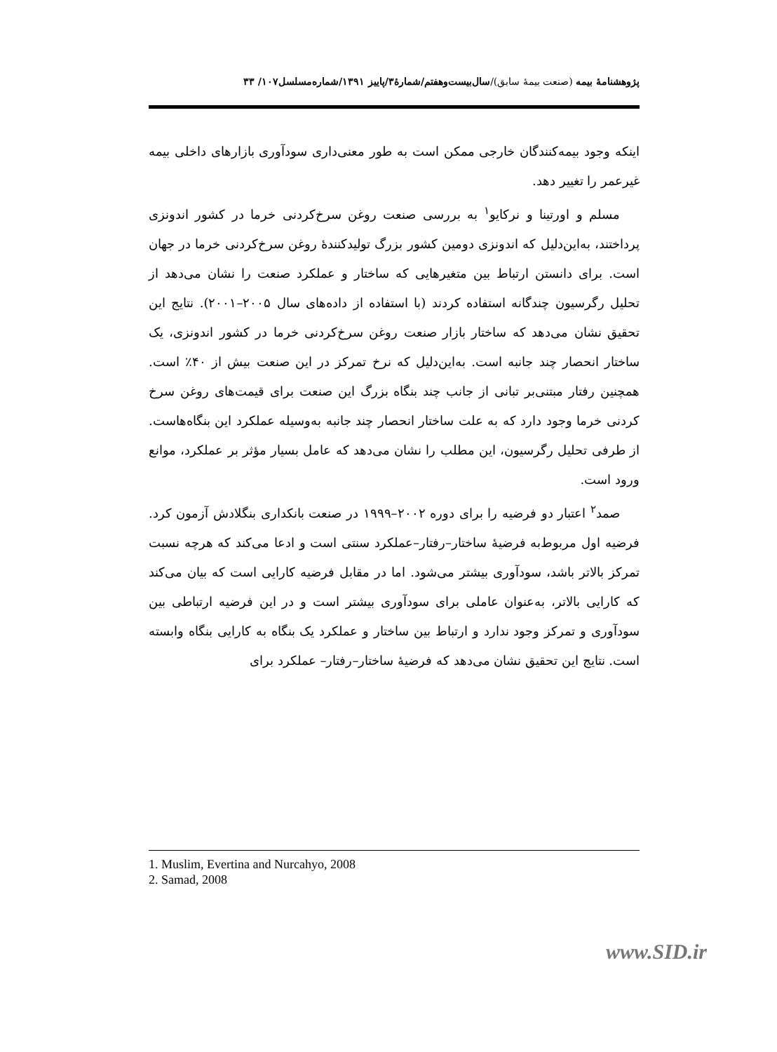پژوهشنامهٔ بیمه (صنعت بیمهٔ سابق)/سال‌بیست‌وهفتم/شمارهٔ۳/پاییز ۱۳۹۱/شماره‌مسلسل۱۰۷/ ۳۳
اینکه وجود بیمه‌کنندگان خارجی ممکن است به طور معنی‌داری سودآوری بازارهای داخلی بیمه غیرعمر را تغییر دهد.
مسلم و اورتینا و نرکایو<sup>۱</sup> به بررسی صنعت روغن سرخ‌کردنی خرما در کشور اندونزی پرداختند، به‌این‌دلیل که اندونزی دومین کشور بزرگ تولیدکنندهٔ روغن سرخ‌کردنی خرما در جهان است. برای دانستن ارتباط بین متغیرهایی که ساختار و عملکرد صنعت را نشان می‌دهد از تحلیل رگرسیون چندگانه استفاده کردند (با استفاده از داده‌های سال ۲۰۰۵–۲۰۰۱). نتایج این تحقیق نشان می‌دهد که ساختار بازار صنعت روغن سرخ‌کردنی خرما در کشور اندونزی، یک ساختار انحصار چند جانبه است. به‌این‌دلیل که نرخ تمرکز در این صنعت بیش از ۴۰٪ است. همچنین رفتار مبتنی‌بر تبانی از جانب چند بنگاه بزرگ این صنعت برای قیمت‌های روغن سرخ کردنی خرما وجود دارد که به علت ساختار انحصار چند جانبه به‌وسیله عملکرد این بنگاه‌هاست. از طرفی تحلیل رگرسیون، این مطلب را نشان می‌دهد که عامل بسیار مؤثر بر عملکرد، موانع ورود است.
صمد<sup>۲</sup> اعتبار دو فرضیه را برای دوره ۲۰۰۲–۱۹۹۹ در صنعت بانکداری بنگلادش آزمون کرد. فرضیه اول مربوط‌به فرضیهٔ ساختار–رفتار–عملکرد سنتی است و ادعا می‌کند که هرچه نسبت تمرکز بالاتر باشد، سودآوری بیشتر می‌شود. اما در مقابل فرضیه کارایی است که بیان می‌کند که کارایی بالاتر، به‌عنوان عاملی برای سودآوری بیشتر است و در این فرضیه ارتباطی بین سودآوری و تمرکز وجود ندارد و ارتباط بین ساختار و عملکرد یک بنگاه به کارایی بنگاه وابسته است. نتایج این تحقیق نشان می‌دهد که فرضیهٔ ساختار–رفتار– عملکرد برای
1. Muslim, Evertina and Nurcahyo, 2008
2. Samad, 2008
www.SID.ir